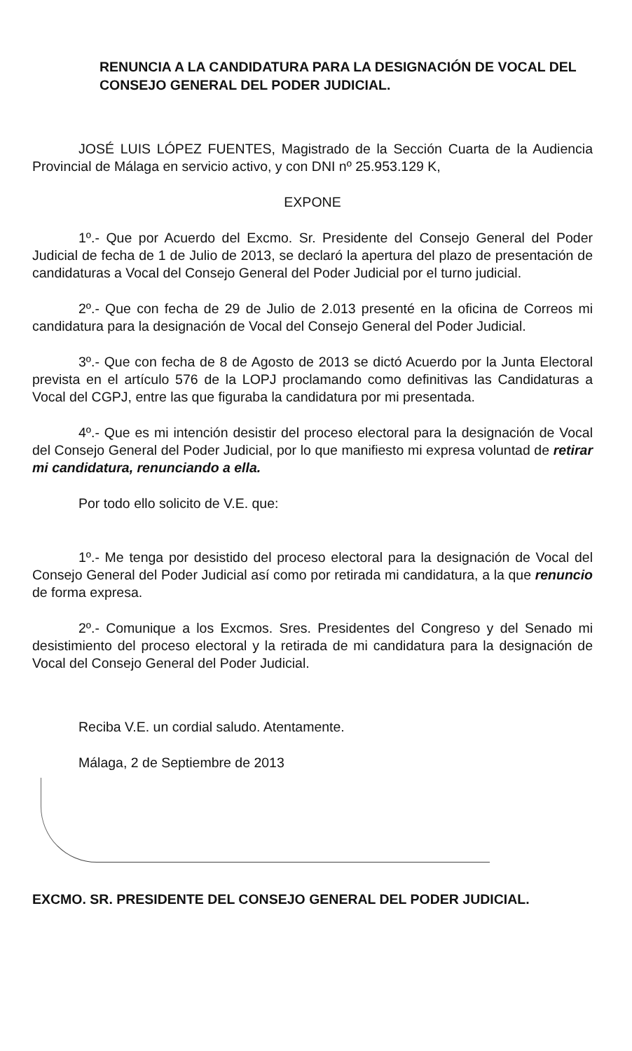RENUNCIA A LA CANDIDATURA PARA LA DESIGNACIÓN DE VOCAL DEL CONSEJO GENERAL DEL PODER JUDICIAL.
JOSÉ LUIS LÓPEZ FUENTES, Magistrado de la Sección Cuarta de la Audiencia Provincial de Málaga en servicio activo, y con DNI nº 25.953.129 K,
EXPONE
1º.- Que por Acuerdo del Excmo. Sr. Presidente del Consejo General del Poder Judicial de fecha de 1 de Julio de 2013, se declaró la apertura del plazo de presentación de candidaturas a Vocal del Consejo General del Poder Judicial por el turno judicial.
2º.- Que con fecha de 29 de Julio de 2.013 presenté en la oficina de Correos mi candidatura para la designación de Vocal del Consejo General del Poder Judicial.
3º.- Que con fecha de 8 de Agosto de 2013 se dictó Acuerdo por la Junta Electoral prevista en el artículo 576 de la LOPJ proclamando como definitivas las Candidaturas a Vocal del CGPJ, entre las que figuraba la candidatura por mi presentada.
4º.- Que es mi intención desistir del proceso electoral para la designación de Vocal del Consejo General del Poder Judicial, por lo que manifiesto mi expresa voluntad de retirar mi candidatura, renunciando a ella.
Por todo ello solicito de V.E. que:
1º.- Me tenga por desistido del proceso electoral para la designación de Vocal del Consejo General del Poder Judicial así como por retirada mi candidatura, a la que renuncio de forma expresa.
2º.- Comunique a los Excmos. Sres. Presidentes del Congreso y del Senado mi desistimiento del proceso electoral y la retirada de mi candidatura para la designación de Vocal del Consejo General del Poder Judicial.
Reciba V.E. un cordial saludo. Atentamente.
Málaga, 2 de Septiembre de 2013
EXCMO. SR. PRESIDENTE DEL CONSEJO GENERAL DEL PODER JUDICIAL.